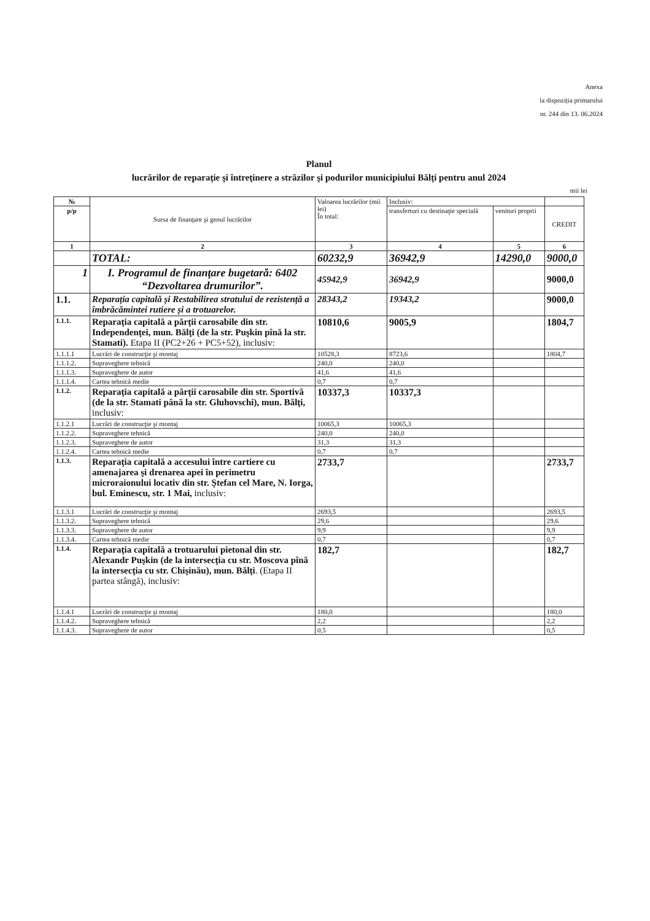Anexa
la dispoziția primarului
nr. 244 din 13. 06.2024
Planul
lucrărilor de reparaţie şi întreţinere a străzilor şi podurilor municipiului Bălţi pentru anul 2024
mii lei
| № | Sursa de finanţare şi genul lucrărilor | Valoarea lucrărilor (mii lei) În total: | Inclusiv: | | |
| --- | --- | --- | --- | --- | --- |
| p/p | | | transferturi cu destinaţie specială | venituri proprii | CREDIT |
| 1 | 2 | 3 | 4 | 5 | 6 |
| | TOTAL: | 60232,9 | 36942,9 | 14290,0 | 9000,0 |
| 1 | I. Programul de finanţare bugetară: 6402 “Dezvoltarea drumurilor”. | 45942,9 | 36942,9 | | 9000,0 |
| 1.1. | Reparația capitală și Restabilirea stratului de rezistență a îmbrăcămintei rutiere și a trotuarelor. | 28343,2 | 19343,2 | | 9000,0 |
| 1.1.1. | Reparaţia capitală a părţii carosabile din str. Independenţei, mun. Bălţi (de la str. Puşkin pînă la str. Stamati). Etapa II (PC2+26 + PC5+52), inclusiv: | 10810,6 | 9005,9 | | 1804,7 |
| 1.1.1.1 | Lucrări de construcţie şi montaj | 10528,3 | 8723,6 | | 1804,7 |
| 1.1.1.2. | Supraveghere tehnică | 240,0 | 240,0 | | |
| 1.1.1.3. | Supraveghere de autor | 41,6 | 41,6 | | |
| 1.1.1.4. | Cartea tehnică medie | 0,7 | 0,7 | | |
| 1.1.2. | Reparaţia capitală a părţii carosabile din str. Sportivă (de la str. Stamati până la str. Gluhovschi), mun. Bălţi, inclusiv: | 10337,3 | 10337,3 | | |
| 1.1.2.1 | Lucrări de construcţie şi montaj | 10065,3 | 10065,3 | | |
| 1.1.2.2. | Supraveghere tehnică | 240,0 | 240,0 | | |
| 1.1.2.3. | Supraveghere de autor | 31,3 | 31,3 | | |
| 1.1.2.4. | Cartea tehnică medie | 0,7 | 0,7 | | |
| 1.1.3. | Reparaţia capitală a accesului între cartiere cu amenajarea şi drenarea apei în perimetru microraionului locativ din str. Ştefan cel Mare, N. Iorga, bul. Eminescu, str. 1 Mai, inclusiv: | 2733,7 | | | 2733,7 |
| 1.1.3.1 | Lucrări de construcţie şi montaj | 2693,5 | | | 2693,5 |
| 1.1.3.2. | Supraveghere tehnică | 29,6 | | | 29,6 |
| 1.1.3.3. | Supraveghere de autor | 9,9 | | | 9,9 |
| 1.1.3.4. | Cartea tehnică medie | 0,7 | | | 0,7 |
| 1.1.4. | Reparaţia capitală a trotuarului pietonal din str. Alexandr Puşkin (de la intersecţia cu str. Moscova pînă la intersecţia cu str. Chişinău), mun. Bălţi . (Etapa II partea stângă), inclusiv: | 182,7 | | | 182,7 |
| 1.1.4.1 | Lucrări de construcţie şi montaj | 180,0 | | | 180,0 |
| 1.1.4.2. | Supraveghere tehnică | 2,2 | | | 2,2 |
| 1.1.4.3. | Supraveghere de autor | 0,5 | | | 0,5 |